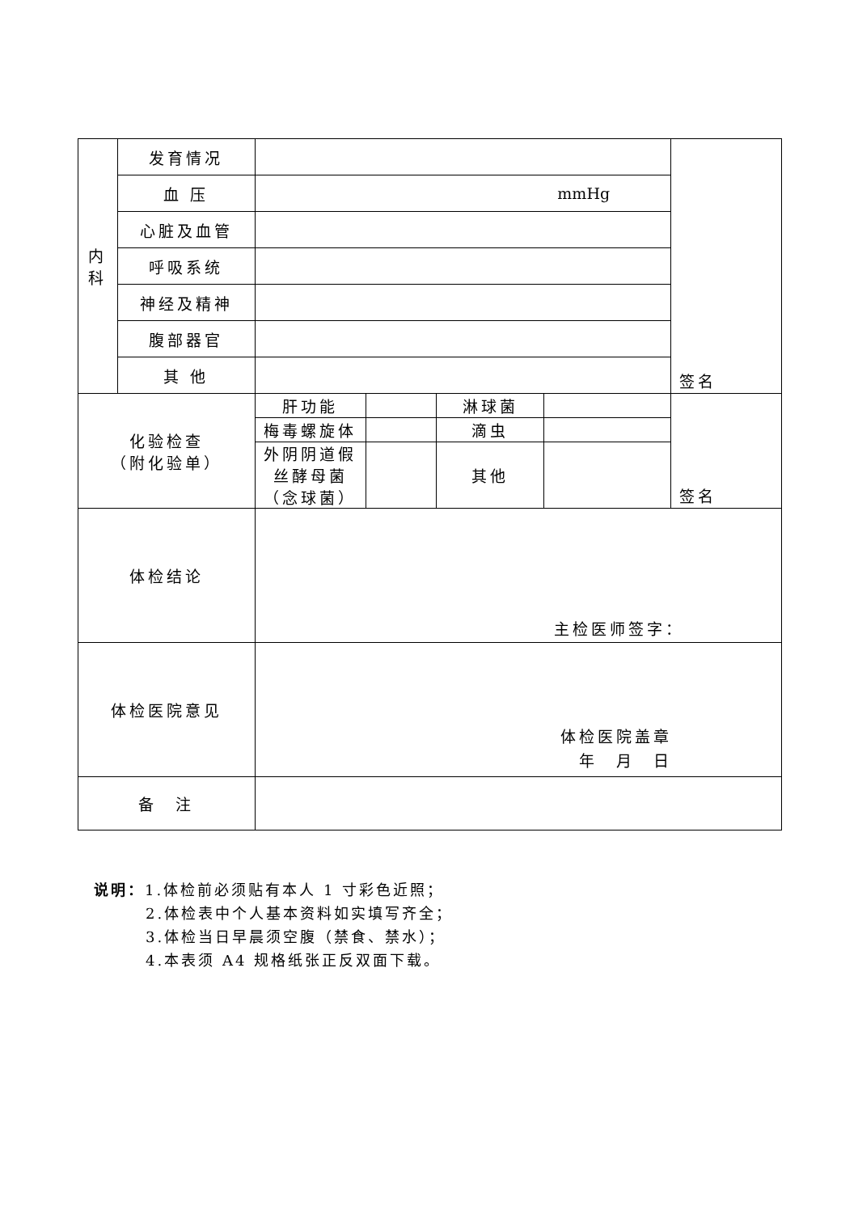| 内 科 | 发育情况 | | | | | 签名 |
| | 血 压 | mmHg | | | | |
| | 心脏及血管 | | | | | |
| | 呼吸系统 | | | | | |
| | 神经及精神 | | | | | |
| | 腹部器官 | | | | | |
| | 其 他 | | | | | |
| 化验检查 （附化验单） | | 肝功能 | | 淋球菌 | | 签名 |
| | | 梅毒螺旋体 | | 滴虫 | | |
| | | 外阴阴道假 丝酵母菌 （念球菌） | | 其他 | | |
| 体检结论 | | 主检医师签字： | | | | |
| 体检医院意见 | | 体检医院盖章 年 月 日 | | | | |
| 备 注 | | | | | | |
说明：1.体检前必须贴有本人 1 寸彩色近照；
2.体检表中个人基本资料如实填写齐全；
3.体检当日早晨须空腹（禁食、禁水）；
4.本表须 A4 规格纸张正反双面下载。